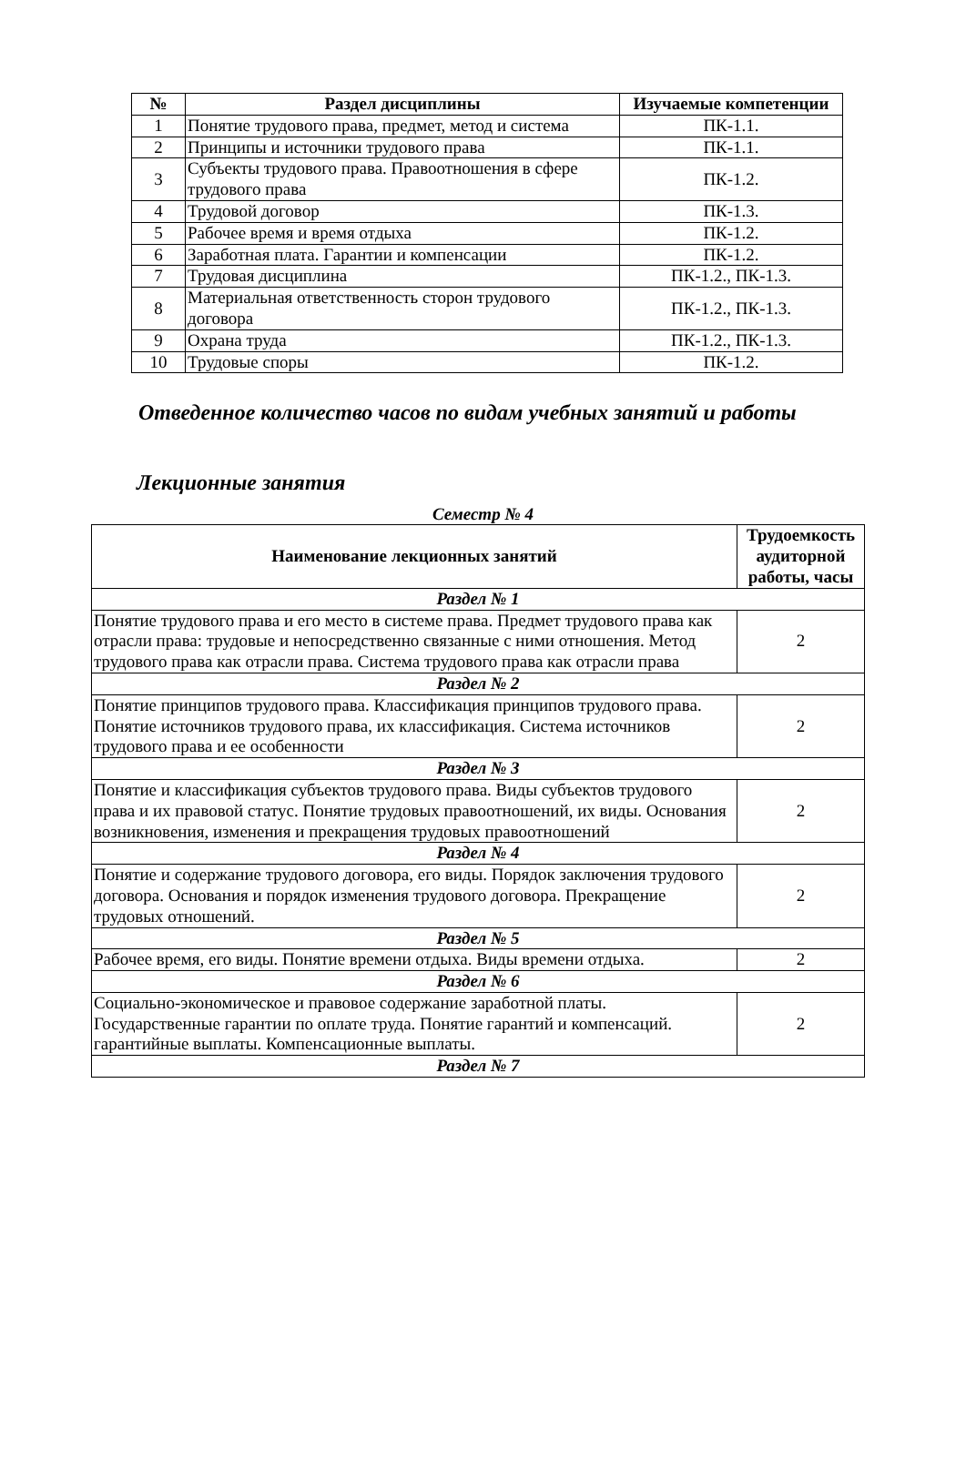| № | Раздел дисциплины | Изучаемые компетенции |
| --- | --- | --- |
| 1 | Понятие трудового права, предмет, метод и система | ПК-1.1. |
| 2 | Принципы и источники трудового права | ПК-1.1. |
| 3 | Субъекты трудового права. Правоотношения в сфере трудового права | ПК-1.2. |
| 4 | Трудовой договор | ПК-1.3. |
| 5 | Рабочее время и время отдыха | ПК-1.2. |
| 6 | Заработная плата. Гарантии и компенсации | ПК-1.2. |
| 7 | Трудовая дисциплина | ПК-1.2., ПК-1.3. |
| 8 | Материальная ответственность сторон трудового договора | ПК-1.2., ПК-1.3. |
| 9 | Охрана труда | ПК-1.2., ПК-1.3. |
| 10 | Трудовые споры | ПК-1.2. |
Отведенное количество часов по видам учебных занятий и работы
Лекционные занятия
Семестр № 4
| Наименование лекционных занятий | Трудоемкость аудиторной работы, часы |
| --- | --- |
| Раздел № 1 | |
| Понятие трудового права и его место в системе права. Предмет трудового права как отрасли права: трудовые и непосредственно связанные с ними отношения. Метод трудового права как отрасли права. Система трудового права как отрасли права | 2 |
| Раздел № 2 | |
| Понятие принципов трудового права. Классификация принципов трудового права. Понятие источников трудового права, их классификация. Система источников трудового права и ее особенности | 2 |
| Раздел № 3 | |
| Понятие и классификация субъектов трудового права. Виды субъектов трудового права и их правовой статус. Понятие трудовых правоотношений, их виды. Основания возникновения, изменения и прекращения трудовых правоотношений | 2 |
| Раздел № 4 | |
| Понятие и содержание трудового договора, его виды. Порядок заключения трудового договора. Основания и порядок изменения трудового договора. Прекращение трудовых отношений. | 2 |
| Раздел № 5 | |
| Рабочее время, его виды. Понятие времени отдыха. Виды времени отдыха. | 2 |
| Раздел № 6 | |
| Социально-экономическое и правовое содержание заработной платы. Государственные гарантии по оплате труда. Понятие гарантий и компенсаций. гарантийные выплаты. Компенсационные выплаты. | 2 |
| Раздел № 7 | |